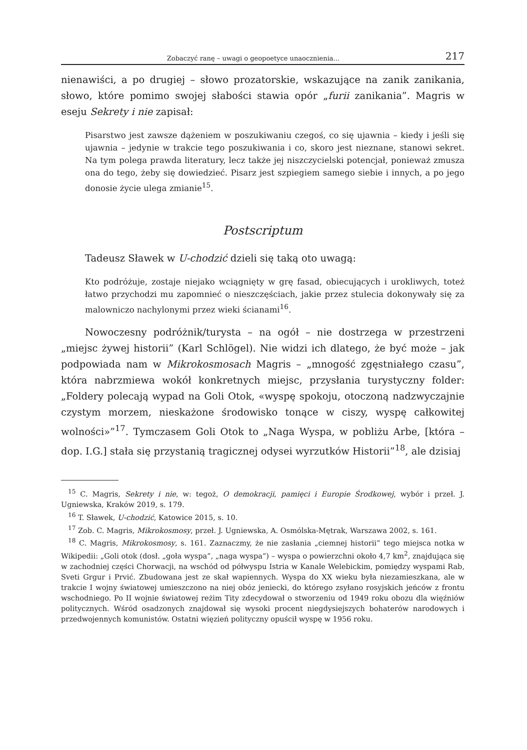Zobaczyć ranę – uwagi o geopoetyce unaocznienia... 217
nienawiści, a po drugiej – słowo prozatorskie, wskazujące na zanik zanikania, słowo, które pomimo swojej słabości stawia opór „furii zanikania”. Magris w eseju Sekrety i nie zapisał:
Pisarstwo jest zawsze dążeniem w poszukiwaniu czegoś, co się ujawnia – kiedy i jeśli się ujawnia – jedynie w trakcie tego poszukiwania i co, skoro jest nieznane, stanowi sekret. Na tym polega prawda literatury, lecz także jej niszczycielski potencjał, ponieważ zmusza ona do tego, żeby się dowiedzieć. Pisarz jest szpiegiem samego siebie i innych, a po jego donosie życie ulega zmianie<sup>15</sup>.
Postscriptum
Tadeusz Sławek w U-chodzić dzieli się taką oto uwagą:
Kto podróżuje, zostaje niejako wciągnięty w grę fasad, obiecujących i urokliwych, toteż łatwo przychodzi mu zapomnieć o nieszczęściach, jakie przez stulecia dokonywały się za malowniczo nachylonymi przez wieki ścianami<sup>16</sup>.
Nowoczesny podróżnik/turysta – na ogół – nie dostrzega w przestrzeni „miejsc żywej historii” (Karl Schlögel). Nie widzi ich dlatego, że być może – jak podpowiada nam w Mikrokosmosach Magris – „mnogość zgęstniałego czasu”, która nabrzmiewa wokół konkretnych miejsc, przysłania turystyczny folder: „Foldery polecają wypad na Goli Otok, «wyspę spokoju, otoczoną nadzwyczajnie czystym morzem, nieskażone środowisko tonące w ciszy, wyspę całkowitej wolności»”<sup>17</sup>. Tymczasem Goli Otok to „Naga Wyspa, w pobliżu Arbe, [która – dop. I.G.] stała się przystanią tragicznej odysei wyrzutków Historii”<sup>18</sup>, ale dzisiaj
<sup>15</sup> C. Magris, Sekrety i nie, w: tegoż, O demokracji, pamięci i Europie Środkowej, wybór i przeł. J. Ugniewska, Kraków 2019, s. 179.
<sup>16</sup> T. Sławek, U-chodzić, Katowice 2015, s. 10.
<sup>17</sup> Zob. C. Magris, Mikrokosmosy, przeł. J. Ugniewska, A. Osmólska-Mętrak, Warszawa 2002, s. 161.
<sup>18</sup> C. Magris, Mikrokosmosy, s. 161. Zaznaczmy, że nie zasłania „ciemnej historii” tego miejsca notka w Wikipedii: „Goli otok (dosł. „goła wyspa”, „naga wyspa”) – wyspa o powierzchni około 4,7 km<sup>2</sup>, znajdująca się w zachodniej części Chorwacji, na wschód od półwyspu Istria w Kanale Welebickim, pomiędzy wyspami Rab, Sveti Grgur i Prvić. Zbudowana jest ze skał wapiennych. Wyspa do XX wieku była niezamieszkana, ale w trakcie I wojny światowej umieszczono na niej obóz jeniecki, do którego zsyłano rosyjskich jeńców z frontu wschodniego. Po II wojnie światowej reżim Tity zdecydował o stworzeniu od 1949 roku obozu dla więźniów politycznych. Wśród osadzonych znajdował się wysoki procent niegdysiejszych bohaterów narodowych i przedwojennych komunistów. Ostatni więzień polityczny opuścił wyspę w 1956 roku.